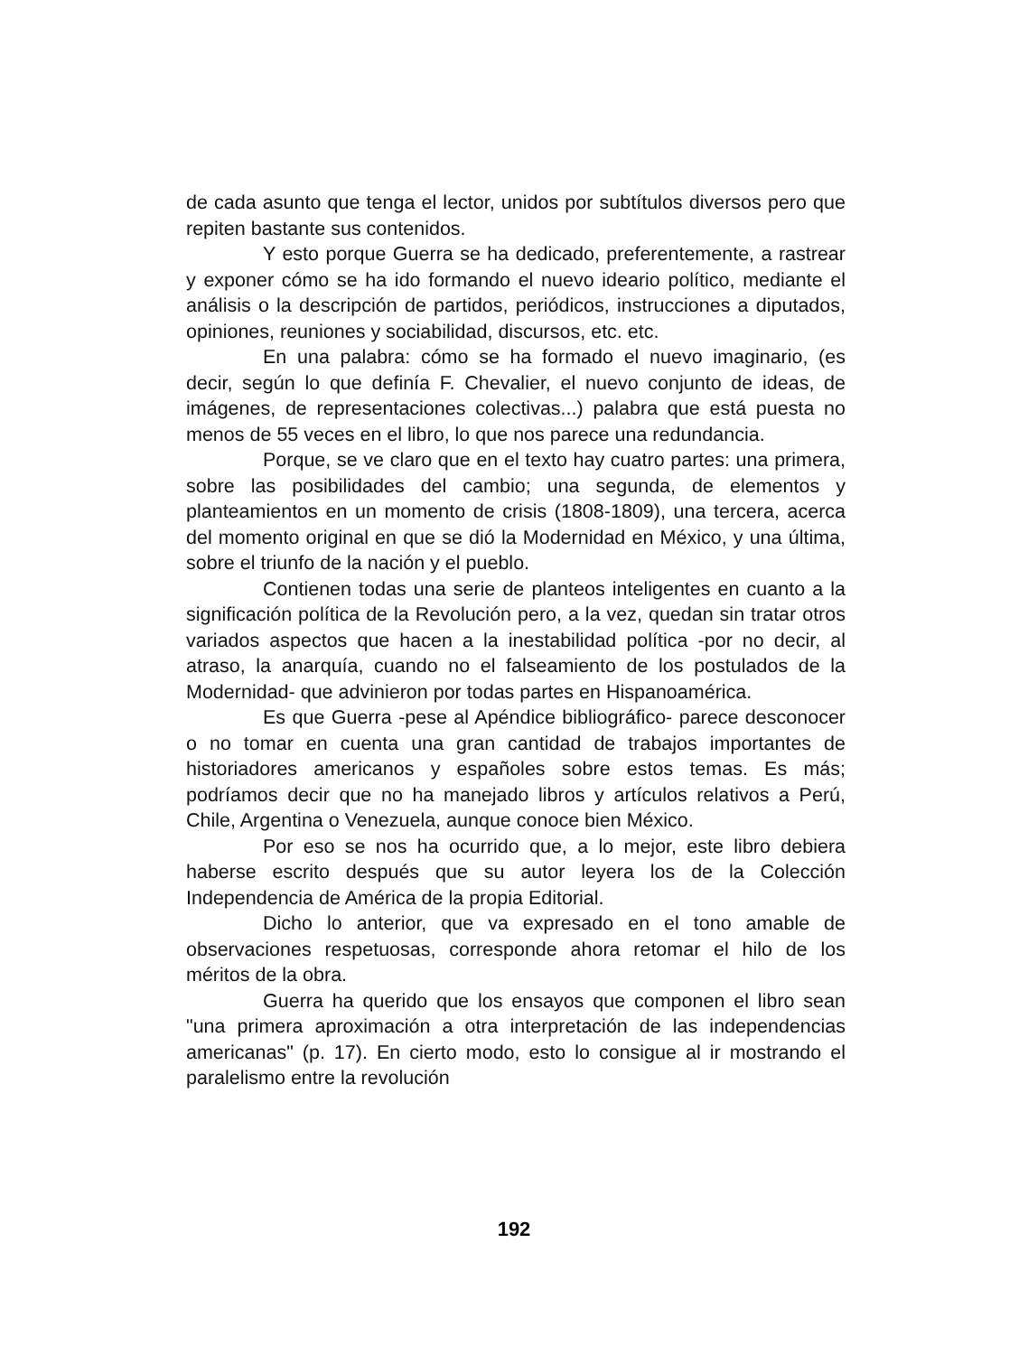de cada asunto que tenga el lector, unidos por subtítulos diversos pero que repiten bastante sus contenidos.
Y esto porque Guerra se ha dedicado, preferentemente, a rastrear y exponer cómo se ha ido formando el nuevo ideario político, mediante el análisis o la descripción de partidos, periódicos, instrucciones a diputados, opiniones, reuniones y sociabilidad, discursos, etc. etc.
En una palabra: cómo se ha formado el nuevo imaginario, (es decir, según lo que definía F. Chevalier, el nuevo conjunto de ideas, de imágenes, de representaciones colectivas...) palabra que está puesta no menos de 55 veces en el libro, lo que nos parece una redundancia.
Porque, se ve claro que en el texto hay cuatro partes: una primera, sobre las posibilidades del cambio; una segunda, de elementos y planteamientos en un momento de crisis (1808-1809), una tercera, acerca del momento original en que se dió la Modernidad en México, y una última, sobre el triunfo de la nación y el pueblo.
Contienen todas una serie de planteos inteligentes en cuanto a la significación política de la Revolución pero, a la vez, quedan sin tratar otros variados aspectos que hacen a la inestabilidad política -por no decir, al atraso, la anarquía, cuando no el falseamiento de los postulados de la Modernidad- que advinieron por todas partes en Hispanoamérica.
Es que Guerra -pese al Apéndice bibliográfico- parece desconocer o no tomar en cuenta una gran cantidad de trabajos importantes de historiadores americanos y españoles sobre estos temas. Es más; podríamos decir que no ha manejado libros y artículos relativos a Perú, Chile, Argentina o Venezuela, aunque conoce bien México.
Por eso se nos ha ocurrido que, a lo mejor, este libro debiera haberse escrito después que su autor leyera los de la Colección Independencia de América de la propia Editorial.
Dicho lo anterior, que va expresado en el tono amable de observaciones respetuosas, corresponde ahora retomar el hilo de los méritos de la obra.
Guerra ha querido que los ensayos que componen el libro sean "una primera aproximación a otra interpretación de las independencias americanas" (p. 17). En cierto modo, esto lo consigue al ir mostrando el paralelismo entre la revolución
192